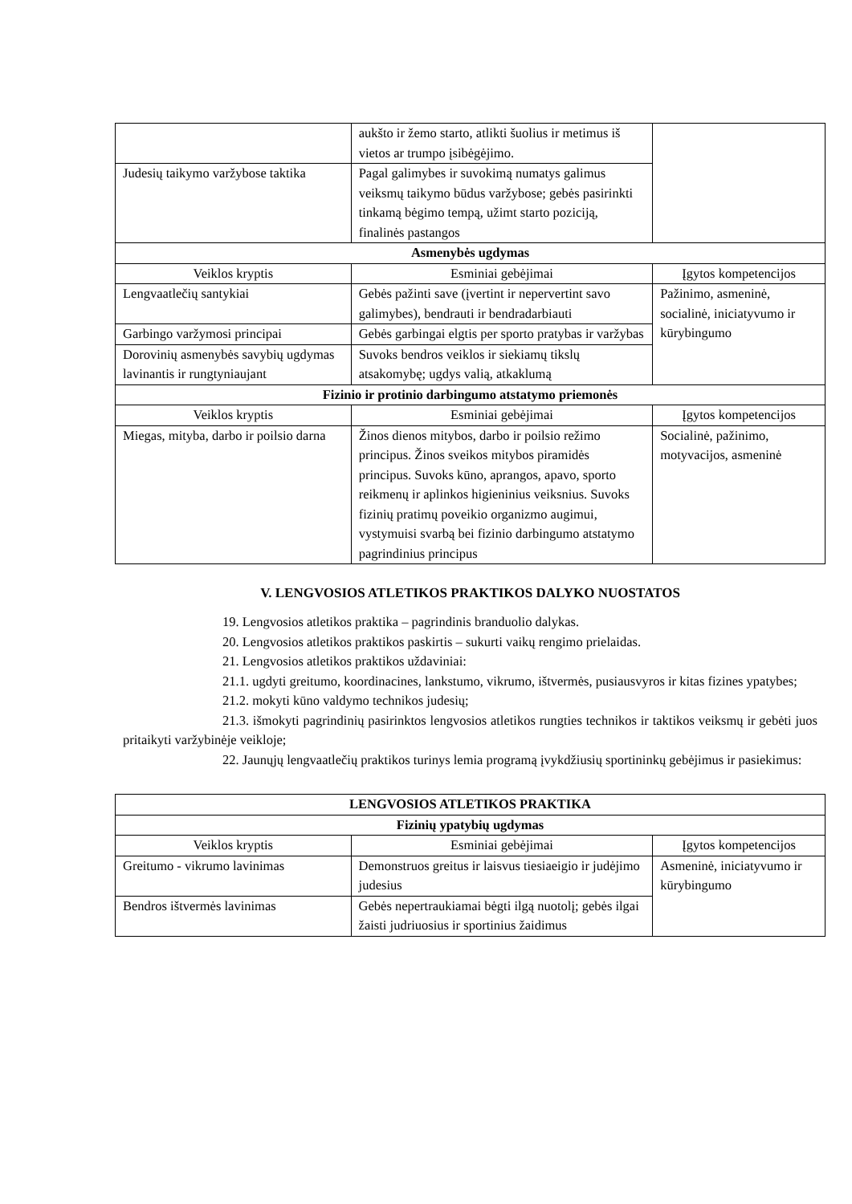| | aukšto ir žemo starto, atlikti šuolius ir metimus iš vietos ar trumpo įsibėgėjimo. | |
| Judesių taikymo varžybose taktika | Pagal galimybes ir suvokimą numatys galimus veiksmų taikymo būdus varžybose; gebės pasirinkti tinkamą bėgimo tempą, užimt starto poziciją, finalinės pastangos | |
| Asmenybės ugdymas | | |
| Veiklos kryptis | Esminiai gebėjimai | Įgytos kompetencijos |
| Lengvaatlečių santykiai | Gebės pažinti save (įvertint ir nepervertint savo galimybes), bendrauti ir bendradarbiauti | Pažinimo, asmeninė, socialinė, iniciatyvumo ir kūrybingumo |
| Garbingo varžymosi principai | Gebės garbingai elgtis per sporto pratybas ir varžybas | |
| Dorovinių asmenybės savybių ugdymas lavinantis ir rungtyniaujant | Suvoks bendros veiklos ir siekiamų tikslų atsakomybę; ugdys valią, atkaklumą | |
| Fizinio ir protinio darbingumo atstatymo priemonės | | |
| Veiklos kryptis | Esminiai gebėjimai | Įgytos kompetencijos |
| Miegas, mityba, darbo ir poilsio darna | Žinos dienos mitybos, darbo ir poilsio režimo principus. Žinos sveikos mitybos piramidės principus. Suvoks kūno, aprangos, apavo, sporto reikmenų ir aplinkos higieninius veiksnius. Suvoks fizinių pratimų poveikio organizmo augimui, vystymuisi svarbą bei fizinio darbingumo atstatymo pagrindinius principus | Socialinė, pažinimo, motyvacijos, asmeninė |
V. LENGVOSIOS ATLETIKOS PRAKTIKOS DALYKO NUOSTATOS
19. Lengvosios atletikos praktika – pagrindinis branduolio dalykas.
20. Lengvosios atletikos praktikos paskirtis – sukurti vaikų rengimo prielaidas.
21. Lengvosios atletikos praktikos uždaviniai:
21.1. ugdyti greitumo, koordinacines, lankstumo, vikrumo, ištvermės, pusiausvyros ir kitas fizines ypatybes;
21.2. mokyti kūno valdymo technikos judesių;
21.3. išmokyti pagrindinių pasirinktos lengvosios atletikos rungties technikos ir taktikos veiksmų ir gebėti juos pritaikyti varžybinėje veikloje;
22. Jaunųjų lengvaatlečių praktikos turinys lemia programą įvykdžiusių sportininkų gebėjimus ir pasiekimus:
| LENGVOSIOS ATLETIKOS PRAKTIKA | | |
| Fizinių ypatybių ugdymas | | |
| Veiklos kryptis | Esminiai gebėjimai | Įgytos kompetencijos |
| Greitumo - vikrumo lavinimas | Demonstruos greitus ir laisvus tiesiaeigio ir judėjimo judesius | Asmeninė, iniciatyvumo ir kūrybingumo |
| Bendros ištvermės lavinimas | Gebės nepertraukiamai bėgti ilgą nuotolį; gebės ilgai žaisti judriuosius ir sportinius žaidimus | |